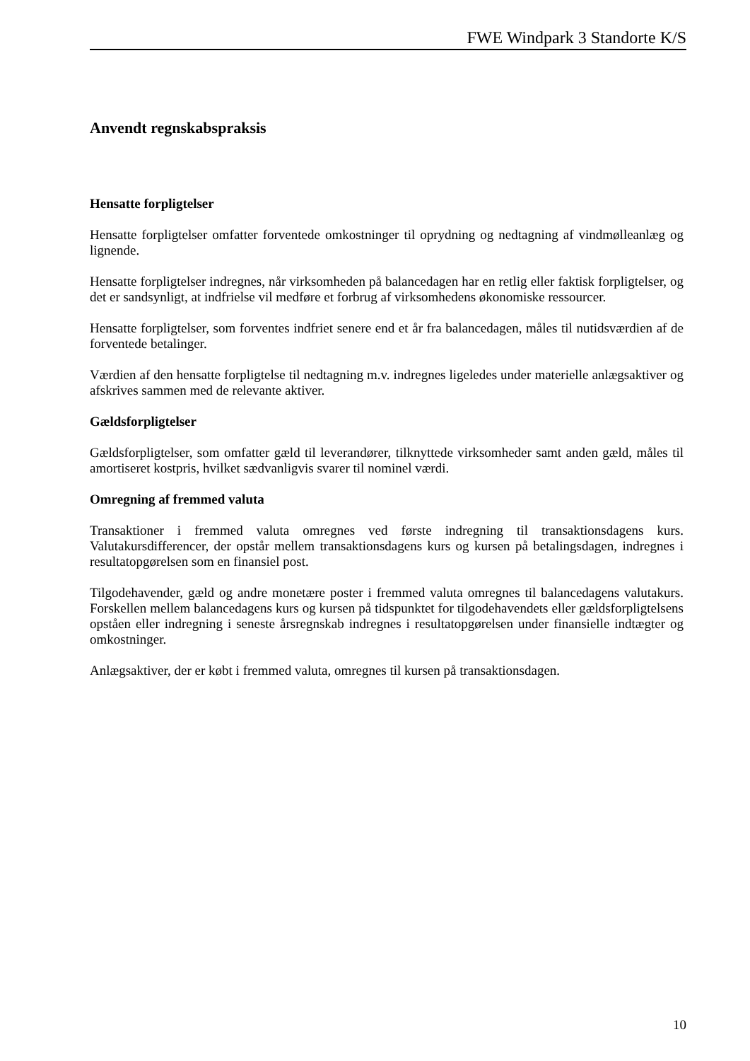FWE Windpark 3 Standorte K/S
Anvendt regnskabspraksis
Hensatte forpligtelser
Hensatte forpligtelser omfatter forventede omkostninger til oprydning og nedtagning af vindmølleanlæg og lignende.
Hensatte forpligtelser indregnes, når virksomheden på balancedagen har en retlig eller faktisk forpligtelser, og det er sandsynligt, at indfrielse vil medføre et forbrug af virksomhedens økonomiske ressourcer.
Hensatte forpligtelser, som forventes indfriet senere end et år fra balancedagen, måles til nutidsværdien af de forventede betalinger.
Værdien af den hensatte forpligtelse til nedtagning m.v. indregnes ligeledes under materielle anlægsaktiver og afskrives sammen med de relevante aktiver.
Gældsforpligtelser
Gældsforpligtelser, som omfatter gæld til leverandører, tilknyttede virksomheder samt anden gæld, måles til amortiseret kostpris, hvilket sædvanligvis svarer til nominel værdi.
Omregning af fremmed valuta
Transaktioner i fremmed valuta omregnes ved første indregning til transaktionsdagens kurs. Valutakursdifferencer, der opstår mellem transaktionsdagens kurs og kursen på betalingsdagen, indregnes i resultatopgørelsen som en finansiel post.
Tilgodehavender, gæld og andre monetære poster i fremmed valuta omregnes til balancedagens valutakurs. Forskellen mellem balancedagens kurs og kursen på tidspunktet for tilgodehavendets eller gældsforpligtelsens opståen eller indregning i seneste årsregnskab indregnes i resultatopgørelsen under finansielle indtægter og omkostninger.
Anlægsaktiver, der er købt i fremmed valuta, omregnes til kursen på transaktionsdagen.
10